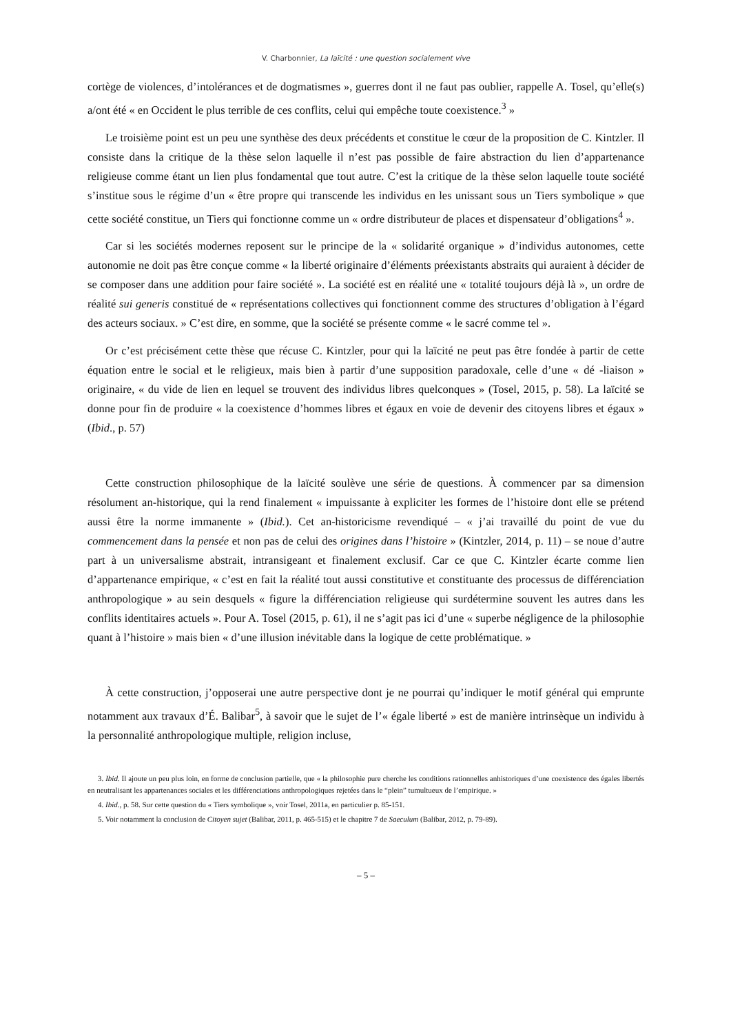V. Charbonnier, La laïcité : une question socialement vive
cortège de violences, d’intolérances et de dogmatismes », guerres dont il ne faut pas oublier, rappelle A. Tosel, qu’elle(s) a/ont été « en Occident le plus terrible de ces conflits, celui qui empêche toute coexistence.<sup>3</sup> »
Le troisième point est un peu une synthèse des deux précédents et constitue le cœur de la proposition de C. Kintzler. Il consiste dans la critique de la thèse selon laquelle il n’est pas possible de faire abstraction du lien d’appartenance religieuse comme étant un lien plus fondamental que tout autre. C’est la critique de la thèse selon laquelle toute société s’institue sous le régime d’un « être propre qui transcende les individus en les unissant sous un Tiers symbolique » que cette société constitue, un Tiers qui fonctionne comme un « ordre distributeur de places et dispensateur d’obligations<sup>4</sup> ».
Car si les sociétés modernes reposent sur le principe de la « solidarité organique » d’individus autonomes, cette autonomie ne doit pas être conçue comme « la liberté originaire d’éléments préexistants abstraits qui auraient à décider de se composer dans une addition pour faire société ». La société est en réalité une « totalité toujours déjà là », un ordre de réalité sui generis constitué de « représentations collectives qui fonctionnent comme des structures d’obligation à l’égard des acteurs sociaux. » C’est dire, en somme, que la société se présente comme « le sacré comme tel ».
Or c’est précisément cette thèse que récuse C. Kintzler, pour qui la laïcité ne peut pas être fondée à partir de cette équation entre le social et le religieux, mais bien à partir d’une supposition paradoxale, celle d’une « dé -liaison » originaire, « du vide de lien en lequel se trouvent des individus libres quelconques » (Tosel, 2015, p. 58). La laïcité se donne pour fin de produire « la coexistence d’hommes libres et égaux en voie de devenir des citoyens libres et égaux » (Ibid., p. 57)
Cette construction philosophique de la laïcité soulève une série de questions. À commencer par sa dimension résolument an-historique, qui la rend finalement « impuissante à expliciter les formes de l’histoire dont elle se prétend aussi être la norme immanente » (Ibid.). Cet an-historicisme revendiqué – « j’ai travaillé du point de vue du commencement dans la pensée et non pas de celui des origines dans l’histoire » (Kintzler, 2014, p. 11) – se noue d’autre part à un universalisme abstrait, intransigeant et finalement exclusif. Car ce que C. Kintzler écarte comme lien d’appartenance empirique, « c’est en fait la réalité tout aussi constitutive et constituante des processus de différenciation anthropologique » au sein desquels « figure la différenciation religieuse qui surdétermine souvent les autres dans les conflits identitaires actuels ». Pour A. Tosel (2015, p. 61), il ne s’agit pas ici d’une « superbe négligence de la philosophie quant à l’histoire » mais bien « d’une illusion inévitable dans la logique de cette problématique. »
À cette construction, j’opposerai une autre perspective dont je ne pourrai qu’indiquer le motif général qui emprunte notamment aux travaux d’É. Balibar<sup>5</sup>, à savoir que le sujet de l’« égale liberté » est de manière intrinsèque un individu à la personnalité anthropologique multiple, religion incluse,
3. Ibid. Il ajoute un peu plus loin, en forme de conclusion partielle, que « la philosophie pure cherche les conditions rationnelles anhistoriques d’une coexistence des égales libertés en neutralisant les appartenances sociales et les différenciations anthropologiques rejetées dans le “plein” tumultueux de l’empirique. »
4. Ibid., p. 58. Sur cette question du « Tiers symbolique », voir Tosel, 2011a, en particulier p. 85-151.
5. Voir notamment la conclusion de Citoyen sujet (Balibar, 2011, p. 465-515) et le chapitre 7 de Saeculum (Balibar, 2012, p. 79-89).
– 5 –